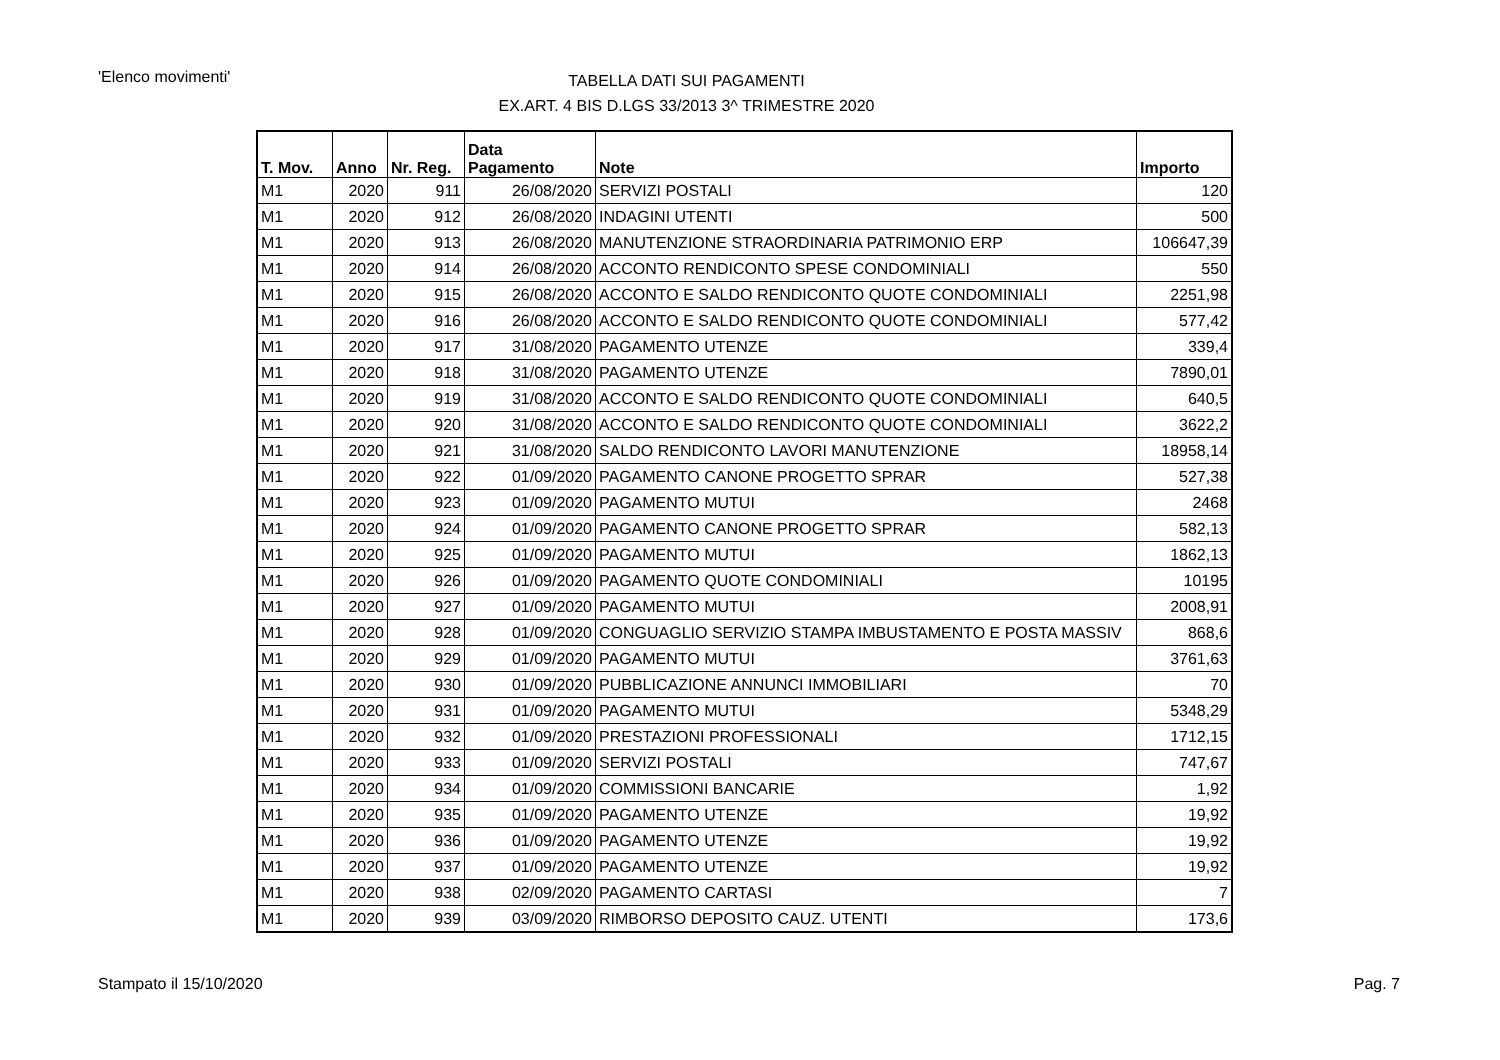'Elenco movimenti'
TABELLA DATI SUI PAGAMENTI
EX.ART. 4 BIS D.LGS 33/2013 3^ TRIMESTRE 2020
| T. Mov. | Anno | Nr. Reg. | Data Pagamento | Note | Importo |
| --- | --- | --- | --- | --- | --- |
| M1 | 2020 | 911 | 26/08/2020 | SERVIZI POSTALI | 120 |
| M1 | 2020 | 912 | 26/08/2020 | INDAGINI UTENTI | 500 |
| M1 | 2020 | 913 | 26/08/2020 | MANUTENZIONE STRAORDINARIA PATRIMONIO ERP | 106647,39 |
| M1 | 2020 | 914 | 26/08/2020 | ACCONTO RENDICONTO SPESE CONDOMINIALI | 550 |
| M1 | 2020 | 915 | 26/08/2020 | ACCONTO E SALDO RENDICONTO QUOTE CONDOMINIALI | 2251,98 |
| M1 | 2020 | 916 | 26/08/2020 | ACCONTO E SALDO RENDICONTO QUOTE CONDOMINIALI | 577,42 |
| M1 | 2020 | 917 | 31/08/2020 | PAGAMENTO UTENZE | 339,4 |
| M1 | 2020 | 918 | 31/08/2020 | PAGAMENTO UTENZE | 7890,01 |
| M1 | 2020 | 919 | 31/08/2020 | ACCONTO E SALDO RENDICONTO QUOTE CONDOMINIALI | 640,5 |
| M1 | 2020 | 920 | 31/08/2020 | ACCONTO E SALDO RENDICONTO QUOTE CONDOMINIALI | 3622,2 |
| M1 | 2020 | 921 | 31/08/2020 | SALDO RENDICONTO LAVORI MANUTENZIONE | 18958,14 |
| M1 | 2020 | 922 | 01/09/2020 | PAGAMENTO CANONE PROGETTO SPRAR | 527,38 |
| M1 | 2020 | 923 | 01/09/2020 | PAGAMENTO MUTUI | 2468 |
| M1 | 2020 | 924 | 01/09/2020 | PAGAMENTO CANONE PROGETTO SPRAR | 582,13 |
| M1 | 2020 | 925 | 01/09/2020 | PAGAMENTO MUTUI | 1862,13 |
| M1 | 2020 | 926 | 01/09/2020 | PAGAMENTO QUOTE CONDOMINIALI | 10195 |
| M1 | 2020 | 927 | 01/09/2020 | PAGAMENTO MUTUI | 2008,91 |
| M1 | 2020 | 928 | 01/09/2020 | CONGUAGLIO SERVIZIO STAMPA IMBUSTAMENTO E POSTA MASSIV | 868,6 |
| M1 | 2020 | 929 | 01/09/2020 | PAGAMENTO MUTUI | 3761,63 |
| M1 | 2020 | 930 | 01/09/2020 | PUBBLICAZIONE ANNUNCI IMMOBILIARI | 70 |
| M1 | 2020 | 931 | 01/09/2020 | PAGAMENTO MUTUI | 5348,29 |
| M1 | 2020 | 932 | 01/09/2020 | PRESTAZIONI PROFESSIONALI | 1712,15 |
| M1 | 2020 | 933 | 01/09/2020 | SERVIZI POSTALI | 747,67 |
| M1 | 2020 | 934 | 01/09/2020 | COMMISSIONI BANCARIE | 1,92 |
| M1 | 2020 | 935 | 01/09/2020 | PAGAMENTO UTENZE | 19,92 |
| M1 | 2020 | 936 | 01/09/2020 | PAGAMENTO UTENZE | 19,92 |
| M1 | 2020 | 937 | 01/09/2020 | PAGAMENTO UTENZE | 19,92 |
| M1 | 2020 | 938 | 02/09/2020 | PAGAMENTO CARTASI | 7 |
| M1 | 2020 | 939 | 03/09/2020 | RIMBORSO DEPOSITO CAUZ. UTENTI | 173,6 |
Stampato il 15/10/2020 Pag. 7